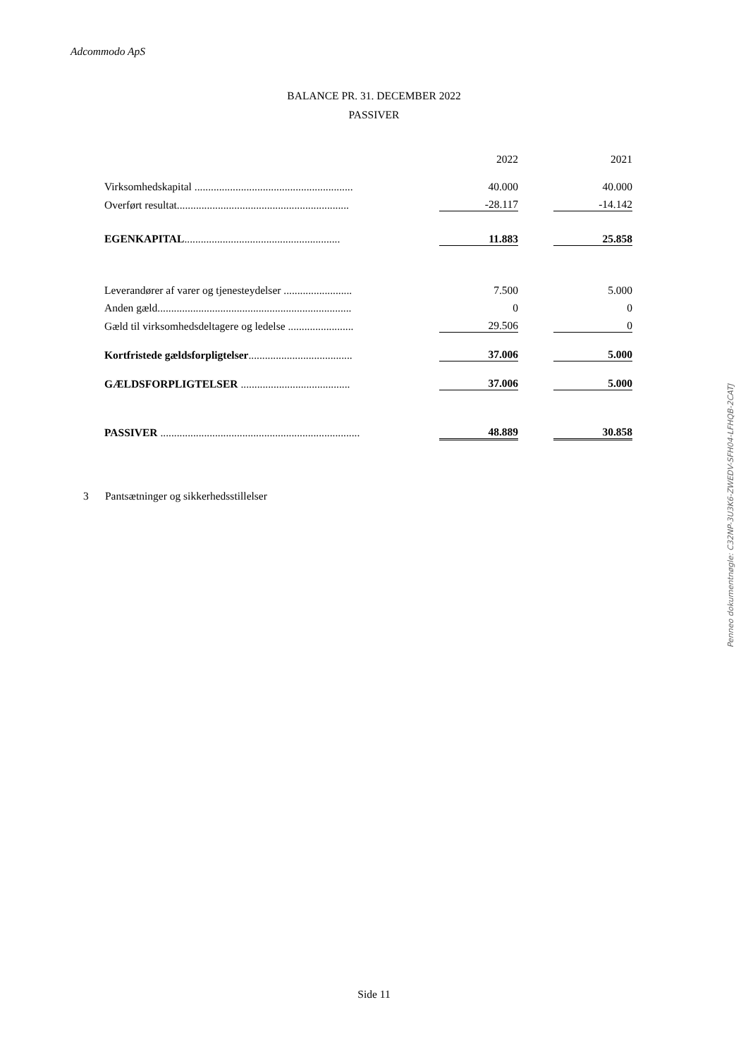Adcommodo ApS
BALANCE PR. 31. DECEMBER 2022
PASSIVER
| | 2022 | | 2021 |
| Virksomhedskapital .......................................................... | 40.000 | | 40.000 |
| Overført resultat............................................................... | -28.117 | | -14.142 |
| EGENKAPITAL ......................................................... | 11.883 | | 25.858 |
| Leverandører af varer og tjenesteydelser ......................... | 7.500 | | 5.000 |
| Anden gæld....................................................................... | 0 | | 0 |
| Gæld til virksomhedsdeltagere og ledelse ........................ | 29.506 | | 0 |
| Kortfristede gældsforpligtelser ...................................... | 37.006 | | 5.000 |
| GÆLDSFORPLIGTELSER ........................................ | 37.006 | | 5.000 |
| PASSIVER ......................................................................... | 48.889 | | 30.858 |
3 Pantsætninger og sikkerhedsstillelser
Side 11
Penneo dokumentnøgle: C32NP-3U3K6-ZWEDV-SFH04-LFHQB-2CATJ